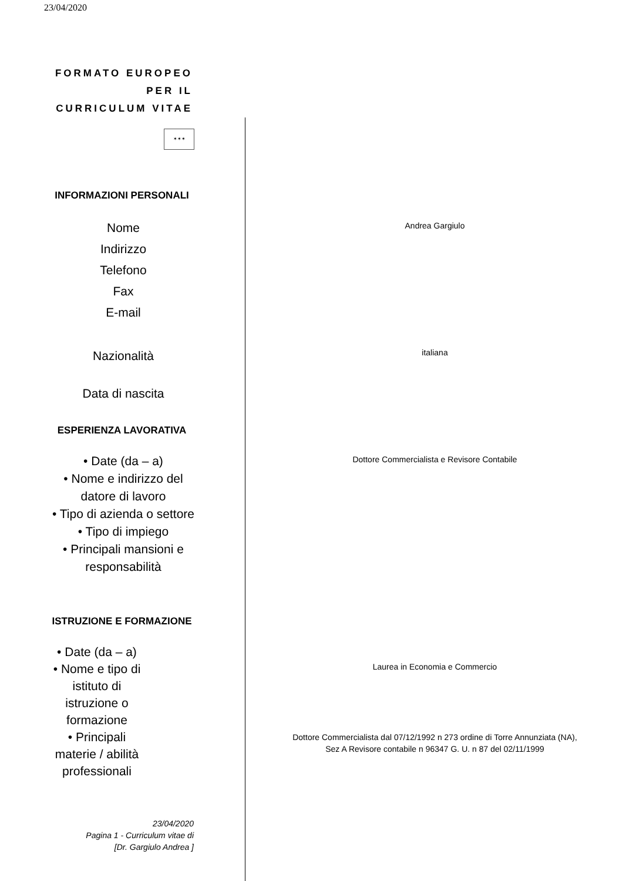23/04/2020
FORMATO EUROPEO PER IL CURRICULUM VITAE
✶✶✶
INFORMAZIONI PERSONALI
Nome
Indirizzo
Telefono
Fax
E-mail
Andrea Gargiulo
Nazionalità
italiana
Data di nascita
ESPERIENZA LAVORATIVA
• Date (da – a)
• Nome e indirizzo del
datore di lavoro
• Tipo di azienda o settore
• Tipo di impiego
• Principali mansioni e
responsabilità
Dottore Commercialista e Revisore Contabile
ISTRUZIONE E FORMAZIONE
• Date (da – a)
• Nome e tipo di
istituto di
istruzione o
formazione
• Principali
materie / abilità
professionali
Laurea in Economia e Commercio
Dottore Commercialista dal 07/12/1992 n 273 ordine di Torre Annunziata (NA),
Sez A Revisore contabile n 96347 G. U. n 87 del 02/11/1999
23/04/2020
Pagina 1 - Curriculum vitae di
[Dr. Gargiulo Andrea ]